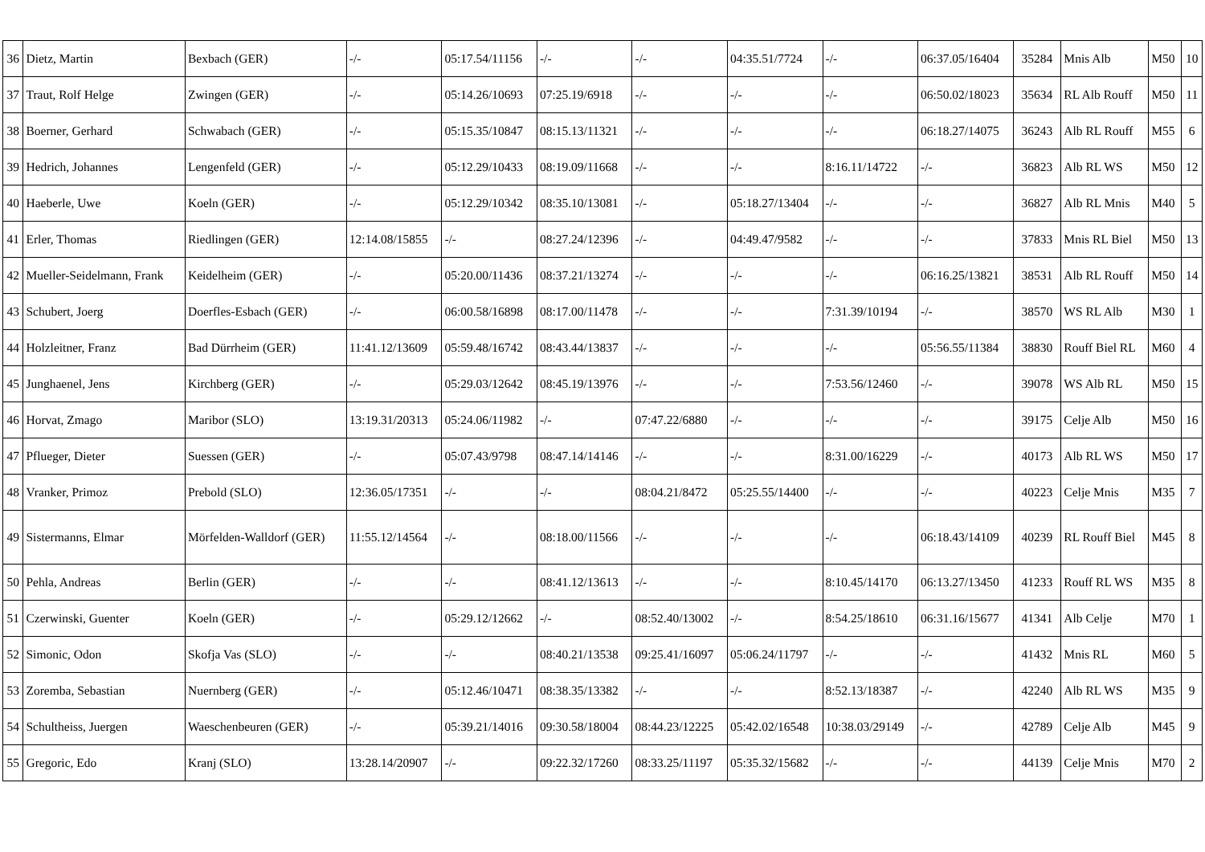| 36 | Dietz, Martin | Bexbach (GER) | -/- | 05:17.54/11156 | -/- | -/- | 04:35.51/7724 | -/- | 06:37.05/16404 | 35284 | Mnis Alb | M50 | 10 |
| 37 | Traut, Rolf Helge | Zwingen (GER) | -/- | 05:14.26/10693 | 07:25.19/6918 | -/- | -/- | -/- | 06:50.02/18023 | 35634 | RL Alb Rouff | M50 | 11 |
| 38 | Boerner, Gerhard | Schwabach (GER) | -/- | 05:15.35/10847 | 08:15.13/11321 | -/- | -/- | -/- | 06:18.27/14075 | 36243 | Alb RL Rouff | M55 | 6 |
| 39 | Hedrich, Johannes | Lengenfeld (GER) | -/- | 05:12.29/10433 | 08:19.09/11668 | -/- | -/- | 8:16.11/14722 | -/- | 36823 | Alb RL WS | M50 | 12 |
| 40 | Haeberle, Uwe | Koeln (GER) | -/- | 05:12.29/10342 | 08:35.10/13081 | -/- | 05:18.27/13404 | -/- | -/- | 36827 | Alb RL Mnis | M40 | 5 |
| 41 | Erler, Thomas | Riedlingen (GER) | 12:14.08/15855 | -/- | 08:27.24/12396 | -/- | 04:49.47/9582 | -/- | -/- | 37833 | Mnis RL Biel | M50 | 13 |
| 42 | Mueller-Seidelmann, Frank | Keidelheim (GER) | -/- | 05:20.00/11436 | 08:37.21/13274 | -/- | -/- | -/- | 06:16.25/13821 | 38531 | Alb RL Rouff | M50 | 14 |
| 43 | Schubert, Joerg | Doerfles-Esbach (GER) | -/- | 06:00.58/16898 | 08:17.00/11478 | -/- | -/- | 7:31.39/10194 | -/- | 38570 | WS RL Alb | M30 | 1 |
| 44 | Holzleitner, Franz | Bad Dürrheim (GER) | 11:41.12/13609 | 05:59.48/16742 | 08:43.44/13837 | -/- | -/- | -/- | 05:56.55/11384 | 38830 | Rouff Biel RL | M60 | 4 |
| 45 | Junghaenel, Jens | Kirchberg (GER) | -/- | 05:29.03/12642 | 08:45.19/13976 | -/- | -/- | 7:53.56/12460 | -/- | 39078 | WS Alb RL | M50 | 15 |
| 46 | Horvat, Zmago | Maribor (SLO) | 13:19.31/20313 | 05:24.06/11982 | -/- | 07:47.22/6880 | -/- | -/- | -/- | 39175 | Celje Alb | M50 | 16 |
| 47 | Pflueger, Dieter | Suessen (GER) | -/- | 05:07.43/9798 | 08:47.14/14146 | -/- | -/- | 8:31.00/16229 | -/- | 40173 | Alb RL WS | M50 | 17 |
| 48 | Vranker, Primoz | Prebold (SLO) | 12:36.05/17351 | -/- | -/- | 08:04.21/8472 | 05:25.55/14400 | -/- | -/- | 40223 | Celje Mnis | M35 | 7 |
| 49 | Sistermanns, Elmar | Mörfelden-Walldorf (GER) | 11:55.12/14564 | -/- | 08:18.00/11566 | -/- | -/- | -/- | 06:18.43/14109 | 40239 | RL Rouff Biel | M45 | 8 |
| 50 | Pehla, Andreas | Berlin (GER) | -/- | -/- | 08:41.12/13613 | -/- | -/- | 8:10.45/14170 | 06:13.27/13450 | 41233 | Rouff RL WS | M35 | 8 |
| 51 | Czerwinski, Guenter | Koeln (GER) | -/- | 05:29.12/12662 | -/- | 08:52.40/13002 | -/- | 8:54.25/18610 | 06:31.16/15677 | 41341 | Alb Celje | M70 | 1 |
| 52 | Simonic, Odon | Skofja Vas (SLO) | -/- | -/- | 08:40.21/13538 | 09:25.41/16097 | 05:06.24/11797 | -/- | -/- | 41432 | Mnis RL | M60 | 5 |
| 53 | Zoremba, Sebastian | Nuernberg (GER) | -/- | 05:12.46/10471 | 08:38.35/13382 | -/- | -/- | 8:52.13/18387 | -/- | 42240 | Alb RL WS | M35 | 9 |
| 54 | Schultheiss, Juergen | Waeschenbeuren (GER) | -/- | 05:39.21/14016 | 09:30.58/18004 | 08:44.23/12225 | 05:42.02/16548 | 10:38.03/29149 | -/- | 42789 | Celje Alb | M45 | 9 |
| 55 | Gregoric, Edo | Kranj (SLO) | 13:28.14/20907 | -/- | 09:22.32/17260 | 08:33.25/11197 | 05:35.32/15682 | -/- | -/- | 44139 | Celje Mnis | M70 | 2 |